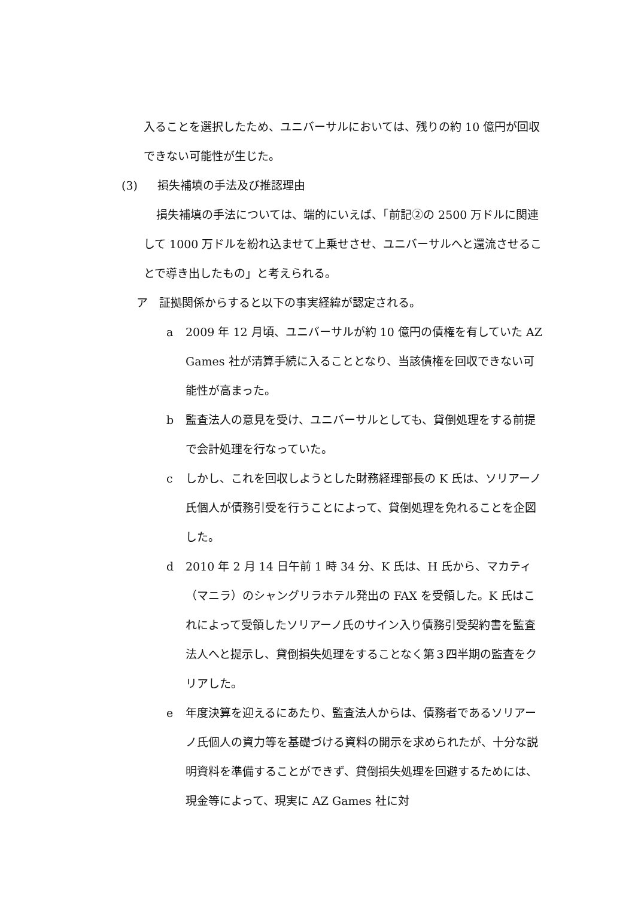入ることを選択したため、ユニバーサルにおいては、残りの約 10 億円が回収できない可能性が生じた。
(3) 損失補填の手法及び推認理由
損失補填の手法については、端的にいえば、「前記②の 2500 万ドルに関連して 1000 万ドルを紛れ込ませて上乗せさせ、ユニバーサルへと還流させることで導き出したもの」と考えられる。
ア　証拠関係からすると以下の事実経緯が認定される。
a 2009 年 12 月頃、ユニバーサルが約 10 億円の債権を有していた AZ Games 社が清算手続に入ることとなり、当該債権を回収できない可能性が高まった。
b 監査法人の意見を受け、ユニバーサルとしても、貸倒処理をする前提で会計処理を行なっていた。
c しかし、これを回収しようとした財務経理部長の K 氏は、ソリアーノ氏個人が債務引受を行うことによって、貸倒処理を免れることを企図した。
d 2010 年 2 月 14 日午前 1 時 34 分、K 氏は、H 氏から、マカティ（マニラ）のシャングリラホテル発出の FAX を受領した。K 氏はこれによって受領したソリアーノ氏のサイン入り債務引受契約書を監査法人へと提示し、貸倒損失処理をすることなく第３四半期の監査をクリアした。
e 年度決算を迎えるにあたり、監査法人からは、債務者であるソリアーノ氏個人の資力等を基礎づける資料の開示を求められたが、十分な説明資料を準備することができず、貸倒損失処理を回避するためには、現金等によって、現実に AZ Games 社に対